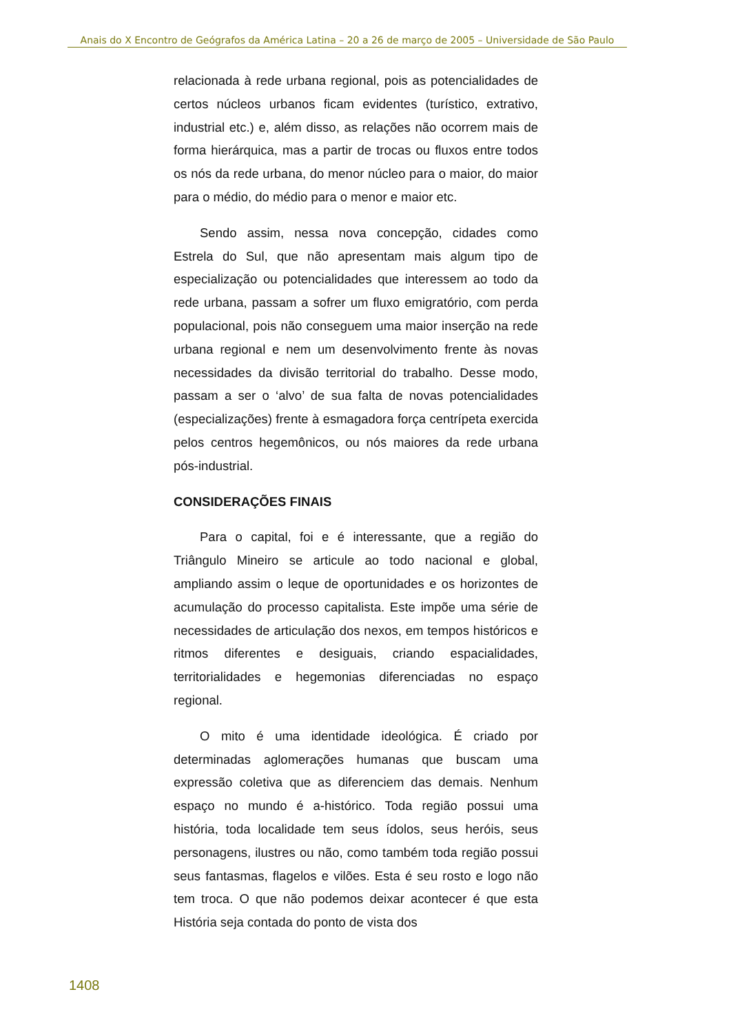Anais do X Encontro de Geógrafos da América Latina – 20 a 26 de março de 2005 – Universidade de São Paulo
relacionada à rede urbana regional, pois as potencialidades de certos núcleos urbanos ficam evidentes (turístico, extrativo, industrial etc.) e, além disso, as relações não ocorrem mais de forma hierárquica, mas a partir de trocas ou fluxos entre todos os nós da rede urbana, do menor núcleo para o maior, do maior para o médio, do médio para o menor e maior etc.
Sendo assim, nessa nova concepção, cidades como Estrela do Sul, que não apresentam mais algum tipo de especialização ou potencialidades que interessem ao todo da rede urbana, passam a sofrer um fluxo emigratório, com perda populacional, pois não conseguem uma maior inserção na rede urbana regional e nem um desenvolvimento frente às novas necessidades da divisão territorial do trabalho. Desse modo, passam a ser o ‘alvo’ de sua falta de novas potencialidades (especializações) frente à esmagadora força centrípeta exercida pelos centros hegemônicos, ou nós maiores da rede urbana pós-industrial.
CONSIDERAÇÕES FINAIS
Para o capital, foi e é interessante, que a região do Triângulo Mineiro se articule ao todo nacional e global, ampliando assim o leque de oportunidades e os horizontes de acumulação do processo capitalista. Este impõe uma série de necessidades de articulação dos nexos, em tempos históricos e ritmos diferentes e desiguais, criando espacialidades, territorialidades e hegemonias diferenciadas no espaço regional.
O mito é uma identidade ideológica. É criado por determinadas aglomerações humanas que buscam uma expressão coletiva que as diferenciem das demais. Nenhum espaço no mundo é a-histórico. Toda região possui uma história, toda localidade tem seus ídolos, seus heróis, seus personagens, ilustres ou não, como também toda região possui seus fantasmas, flagelos e vilões. Esta é seu rosto e logo não tem troca. O que não podemos deixar acontecer é que esta História seja contada do ponto de vista dos
1408